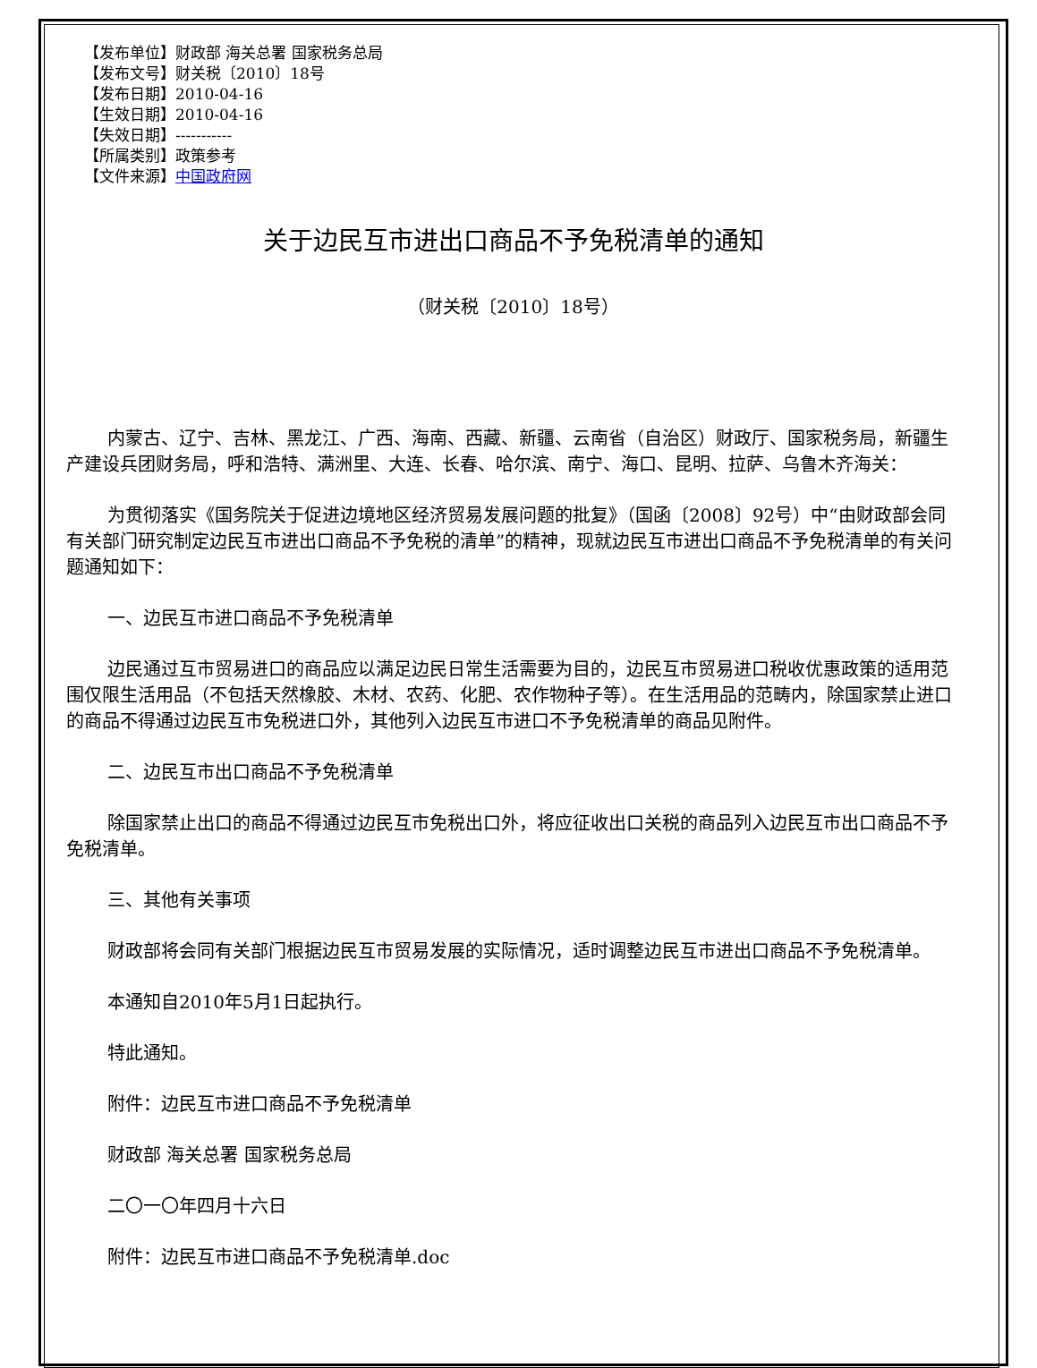【发布单位】财政部 海关总署 国家税务总局
【发布文号】财关税〔2010〕18号
【发布日期】2010-04-16
【生效日期】2010-04-16
【失效日期】-----------
【所属类别】政策参考
【文件来源】中国政府网
关于边民互市进出口商品不予免税清单的通知
（财关税〔2010〕18号）
内蒙古、辽宁、吉林、黑龙江、广西、海南、西藏、新疆、云南省（自治区）财政厅、国家税务局，新疆生产建设兵团财务局，呼和浩特、满洲里、大连、长春、哈尔滨、南宁、海口、昆明、拉萨、乌鲁木齐海关：
为贯彻落实《国务院关于促进边境地区经济贸易发展问题的批复》（国函〔2008〕92号）中“由财政部会同有关部门研究制定边民互市进出口商品不予免税的清单”的精神，现就边民互市进出口商品不予免税清单的有关问题通知如下：
一、边民互市进口商品不予免税清单
边民通过互市贸易进口的商品应以满足边民日常生活需要为目的，边民互市贸易进口税收优惠政策的适用范围仅限生活用品（不包括天然橡胶、木材、农药、化肥、农作物种子等）。在生活用品的范畴内，除国家禁止进口的商品不得通过边民互市免税进口外，其他列入边民互市进口不予免税清单的商品见附件。
二、边民互市出口商品不予免税清单
除国家禁止出口的商品不得通过边民互市免税出口外，将应征收出口关税的商品列入边民互市出口商品不予免税清单。
三、其他有关事项
财政部将会同有关部门根据边民互市贸易发展的实际情况，适时调整边民互市进出口商品不予免税清单。
本通知自2010年5月1日起执行。
特此通知。
附件：边民互市进口商品不予免税清单
财政部 海关总署 国家税务总局
二〇一〇年四月十六日
附件：边民互市进口商品不予免税清单.doc